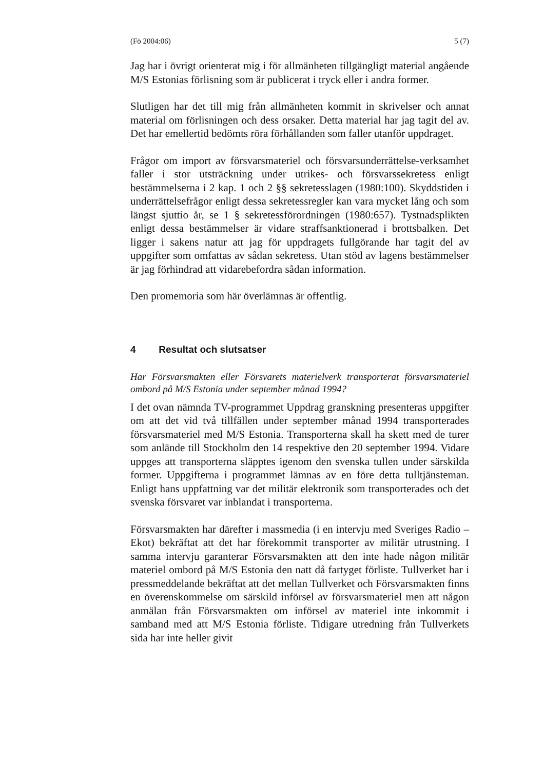(Fö 2004:06) 5 (7)
Jag har i övrigt orienterat mig i för allmänheten tillgängligt material angående M/S Estonias förlisning som är publicerat i tryck eller i andra former.
Slutligen har det till mig från allmänheten kommit in skrivelser och annat material om förlisningen och dess orsaker. Detta material har jag tagit del av. Det har emellertid bedömts röra förhållanden som faller utanför uppdraget.
Frågor om import av försvarsmateriel och försvarsunderrättelse-verksamhet faller i stor utsträckning under utrikes- och försvarssekretess enligt bestämmelserna i 2 kap. 1 och 2 §§ sekretesslagen (1980:100). Skyddstiden i underrättelsefrågor enligt dessa sekretessregler kan vara mycket lång och som längst sjuttio år, se 1 § sekretessförordningen (1980:657). Tystnadsplikten enligt dessa bestämmelser är vidare straffsanktionerad i brottsbalken. Det ligger i sakens natur att jag för uppdragets fullgörande har tagit del av uppgifter som omfattas av sådan sekretess. Utan stöd av lagens bestämmelser är jag förhindrad att vidarebefordra sådan information.
Den promemoria som här överlämnas är offentlig.
4 Resultat och slutsatser
Har Försvarsmakten eller Försvarets materielverk transporterat försvarsmateriel ombord på M/S Estonia under september månad 1994?
I det ovan nämnda TV-programmet Uppdrag granskning presenteras uppgifter om att det vid två tillfällen under september månad 1994 transporterades försvarsmateriel med M/S Estonia. Transporterna skall ha skett med de turer som anlände till Stockholm den 14 respektive den 20 september 1994. Vidare uppges att transporterna släpptes igenom den svenska tullen under särskilda former. Uppgifterna i programmet lämnas av en före detta tulltjänsteman. Enligt hans uppfattning var det militär elektronik som transporterades och det svenska försvaret var inblandat i transporterna.
Försvarsmakten har därefter i massmedia (i en intervju med Sveriges Radio – Ekot) bekräftat att det har förekommit transporter av militär utrustning. I samma intervju garanterar Försvarsmakten att den inte hade någon militär materiel ombord på M/S Estonia den natt då fartyget förliste. Tullverket har i pressmeddelande bekräftat att det mellan Tullverket och Försvarsmakten finns en överenskommelse om särskild införsel av försvarsmateriel men att någon anmälan från Försvarsmakten om införsel av materiel inte inkommit i samband med att M/S Estonia förliste. Tidigare utredning från Tullverkets sida har inte heller givit